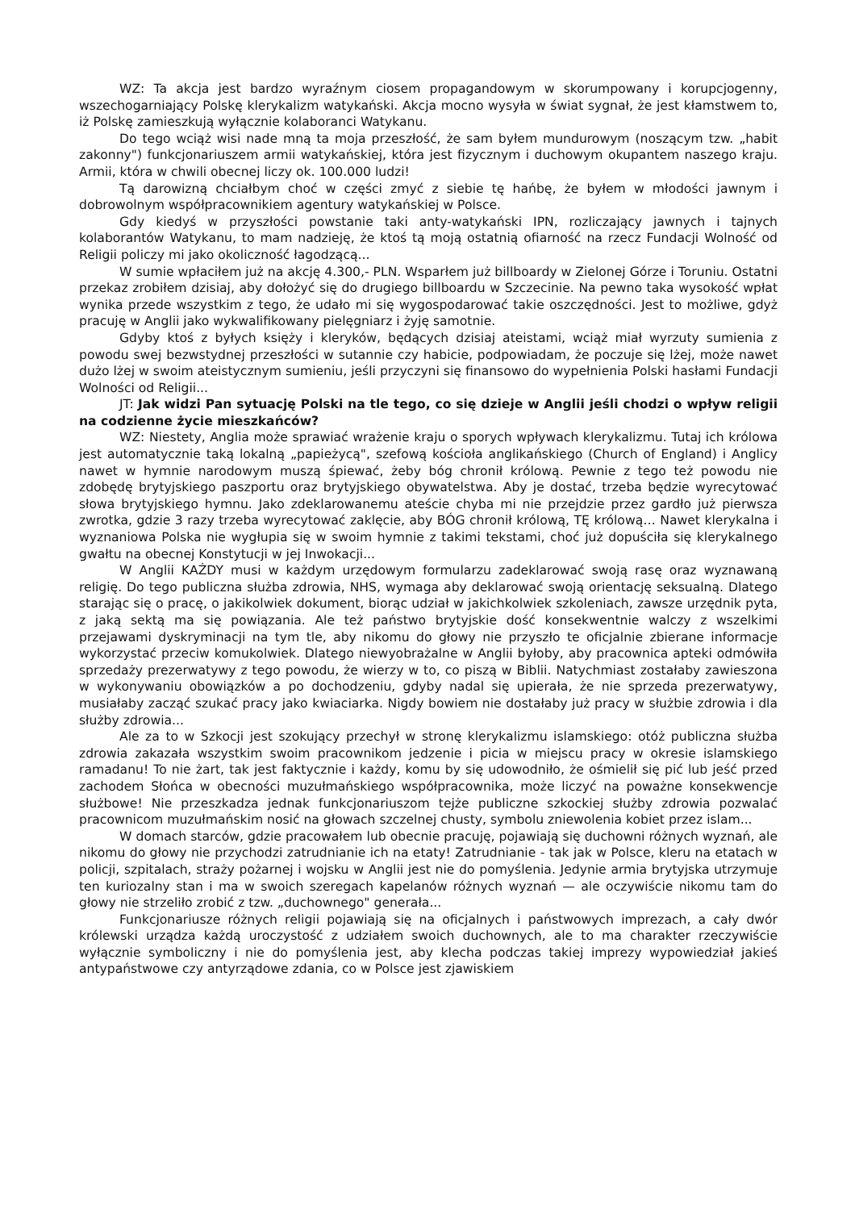WZ: Ta akcja jest bardzo wyraźnym ciosem propagandowym w skorumpowany i korupcjogenny, wszechogarniający Polskę klerykalizm watykański. Akcja mocno wysyła w świat sygnał, że jest kłamstwem to, iż Polskę zamieszkują wyłącznie kolaboranci Watykanu.
Do tego wciąż wisi nade mną ta moja przeszłość, że sam byłem mundurowym (noszącym tzw. „habit zakonny") funkcjonariuszem armii watykańskiej, która jest fizycznym i duchowym okupantem naszego kraju. Armii, która w chwili obecnej liczy ok. 100.000 ludzi!
Tą darowizną chciałbym choć w części zmyć z siebie tę hańbę, że byłem w młodości jawnym i dobrowolnym współpracownikiem agentury watykańskiej w Polsce.
Gdy kiedyś w przyszłości powstanie taki anty-watykański IPN, rozliczający jawnych i tajnych kolaborantów Watykanu, to mam nadzieję, że ktoś tą moją ostatnią ofiarność na rzecz Fundacji Wolność od Religii policzy mi jako okoliczność łagodzącą...
W sumie wpłaciłem już na akcję 4.300,- PLN. Wsparłem już billboardy w Zielonej Górze i Toruniu. Ostatni przekaz zrobiłem dzisiaj, aby dołożyć się do drugiego billboardu w Szczecinie. Na pewno taka wysokość wpłat wynika przede wszystkim z tego, że udało mi się wygospodarować takie oszczędności. Jest to możliwe, gdyż pracuję w Anglii jako wykwalifikowany pielęgniarz i żyję samotnie.
Gdyby ktoś z byłych księży i kleryków, będących dzisiaj ateistami, wciąż miał wyrzuty sumienia z powodu swej bezwstydnej przeszłości w sutannie czy habicie, podpowiadam, że poczuje się lżej, może nawet dużo lżej w swoim ateistycznym sumieniu, jeśli przyczyni się finansowo do wypełnienia Polski hasłami Fundacji Wolności od Religii...
JT: Jak widzi Pan sytuację Polski na tle tego, co się dzieje w Anglii jeśli chodzi o wpływ religii na codzienne życie mieszkańców?
WZ: Niestety, Anglia może sprawiać wrażenie kraju o sporych wpływach klerykalizmu. Tutaj ich królowa jest automatycznie taką lokalną „papieżycą", szefową kościoła anglikańskiego (Church of England) i Anglicy nawet w hymnie narodowym muszą śpiewać, żeby bóg chronił królową. Pewnie z tego też powodu nie zdobędę brytyjskiego paszportu oraz brytyjskiego obywatelstwa. Aby je dostać, trzeba będzie wyrecytować słowa brytyjskiego hymnu. Jako zdeklarowanemu ateście chyba mi nie przejdzie przez gardło już pierwsza zwrotka, gdzie 3 razy trzeba wyrecytować zaklęcie, aby BÓG chronił królową, TĘ królową… Nawet klerykalna i wyznaniowa Polska nie wygłupia się w swoim hymnie z takimi tekstami, choć już dopuściła się klerykalnego gwałtu na obecnej Konstytucji w jej Inwokacji...
W Anglii KAŻDY musi w każdym urzędowym formularzu zadeklarować swoją rasę oraz wyznawaną religię. Do tego publiczna służba zdrowia, NHS, wymaga aby deklarować swoją orientację seksualną. Dlatego starając się o pracę, o jakikolwiek dokument, biorąc udział w jakichkolwiek szkoleniach, zawsze urzędnik pyta, z jaką sektą ma się powiązania. Ale też państwo brytyjskie dość konsekwentnie walczy z wszelkimi przejawami dyskryminacji na tym tle, aby nikomu do głowy nie przyszło te oficjalnie zbierane informacje wykorzystać przeciw komukolwiek. Dlatego niewyobrażalne w Anglii byłoby, aby pracownica apteki odmówiła sprzedaży prezerwatywy z tego powodu, że wierzy w to, co piszą w Biblii. Natychmiast zostałaby zawieszona w wykonywaniu obowiązków a po dochodzeniu, gdyby nadal się upierała, że nie sprzeda prezerwatywy, musiałaby zacząć szukać pracy jako kwiaciarka. Nigdy bowiem nie dostałaby już pracy w służbie zdrowia i dla służby zdrowia...
Ale za to w Szkocji jest szokujący przechył w stronę klerykalizmu islamskiego: otóż publiczna służba zdrowia zakazała wszystkim swoim pracownikom jedzenie i picia w miejscu pracy w okresie islamskiego ramadanu! To nie żart, tak jest faktycznie i każdy, komu by się udowodniło, że ośmielił się pić lub jeść przed zachodem Słońca w obecności muzułmańskiego współpracownika, może liczyć na poważne konsekwencje służbowe! Nie przeszkadza jednak funkcjonariuszom tejże publiczne szkockiej służby zdrowia pozwalać pracownicom muzułmańskim nosić na głowach szczelnej chusty, symbolu zniewolenia kobiet przez islam...
W domach starców, gdzie pracowałem lub obecnie pracuję, pojawiają się duchowni różnych wyznań, ale nikomu do głowy nie przychodzi zatrudnianie ich na etaty! Zatrudnianie - tak jak w Polsce, kleru na etatach w policji, szpitalach, straży pożarnej i wojsku w Anglii jest nie do pomyślenia. Jedynie armia brytyjska utrzymuje ten kuriozalny stan i ma w swoich szeregach kapelanów różnych wyznań — ale oczywiście nikomu tam do głowy nie strzeliło zrobić z tzw. „duchownego" generała...
Funkcjonariusze różnych religii pojawiają się na oficjalnych i państwowych imprezach, a cały dwór królewski urządza każdą uroczystość z udziałem swoich duchownych, ale to ma charakter rzeczywiście wyłącznie symboliczny i nie do pomyślenia jest, aby klecha podczas takiej imprezy wypowiedział jakieś antypaństwowe czy antyrządowe zdania, co w Polsce jest zjawiskiem